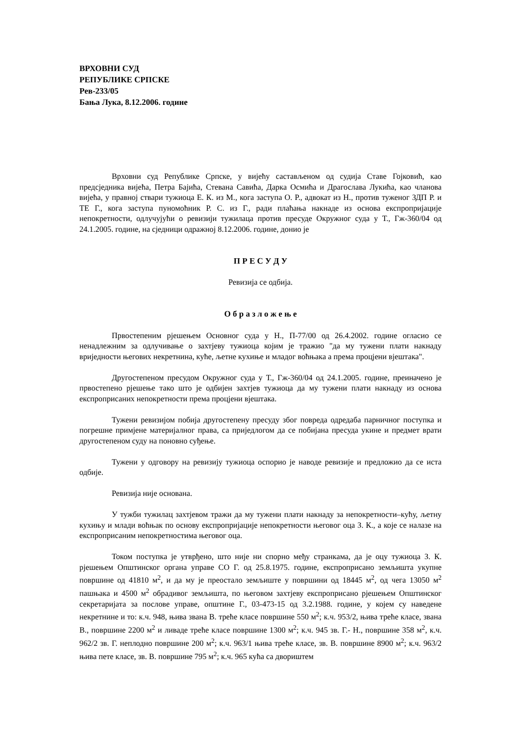ВРХОВНИ СУД
РЕПУБЛИКЕ СРПСКЕ
Рев-233/05
Бања Лука, 8.12.2006. године
Врховни суд Републике Српске, у вијећу састављеном од судија Ставе Гојковић, као предсједника вијећа, Петра Бајића, Стевана Савића, Дарка Осмића и Драгослава Лукића, као чланова вијећа, у правној ствари тужиоца Е. К. из М., кога заступа О. Р., адвокат из Н., против туженог ЗДП Р. и ТЕ Г., кога заступа пуномоћник Р. С. из Г., ради плаћања накнаде из основа експропријације непокретности, одлучујући о ревизији тужилаца против пресуде Окружног суда у Т., Гж-360/04 од 24.1.2005. године, на сједници одражној 8.12.2006. године, донио је
П Р Е С У Д У
Ревизија се одбија.
О б р а з л о ж е њ е
Првостепеним рјешењем Основног суда у Н., П-77/00 од 26.4.2002. године огласио се ненадлежним за одлучивање о захтјеву тужиоца којим је тражио "да му тужени плати накнаду вриједности његових некретнина, куће, љетне кухиње и младог воћњака а према процјени вјештака".
Другостепеном пресудом Окружног суда у Т., Гж-360/04 од 24.1.2005. године, преиначено је првостепено рјешење тако што је одбијен захтјев тужиоца да му тужени плати накнаду из основа експроприсаних непокретности према процјени вјештака.
Тужени ревизијом побија другостепену пресуду због повреда одредаба парничног поступка и погрешне примјене материјалног права, са приједлогом да се побијана пресуда укине и предмет врати другостепеном суду на поновно суђење.
Тужени у одговору на ревизију тужиоца оспорио је наводе ревизије и предложио да се иста одбије.
Ревизија није основана.
У тужби тужилац захтјевом тражи да му тужени плати накнаду за непокретности–кућу, љетну кухињу и млади воћњак по основу експропријације непокретности његовог оца З. К., а које се налазе на експроприсаним непокретностима његовог оца.
Током поступка је утврђено, што није ни спорно међу странкама, да је оцу тужиоца З. К. рјешењем Општинског органа управе СО Г. од 25.8.1975. године, експроприсано земљишта укупне површине од 41810 м<sup>2</sup>, и да му је преостало земљиште у површини од 18445 м<sup>2</sup>, од чега 13050 м<sup>2</sup> пашњака и 4500 м<sup>2</sup> обрадивог земљишта, по његовом захтјеву експроприсано рјешењем Општинског секретаријата за послове управе, општине Г., 03-473-15 од 3.2.1988. године, у којем су наведене некретнине и то: к.ч. 948, њива звана В. треће класе површине 550 м<sup>2</sup>; к.ч. 953/2, њива треће класе, звана В., површине 2200 м<sup>2</sup> и ливаде треће класе површине 1300 м<sup>2</sup>; к.ч. 945 зв. Г.- Н., површине 358 м<sup>2</sup>, к.ч. 962/2 зв. Г. неплодно површине 200 м<sup>2</sup>; к.ч. 963/1 њива треће класе, зв. В. површине 8900 м<sup>2</sup>; к.ч. 963/2 њива пете класе, зв. В. површине 795 м<sup>2</sup>; к.ч. 965 кућа са двориштем